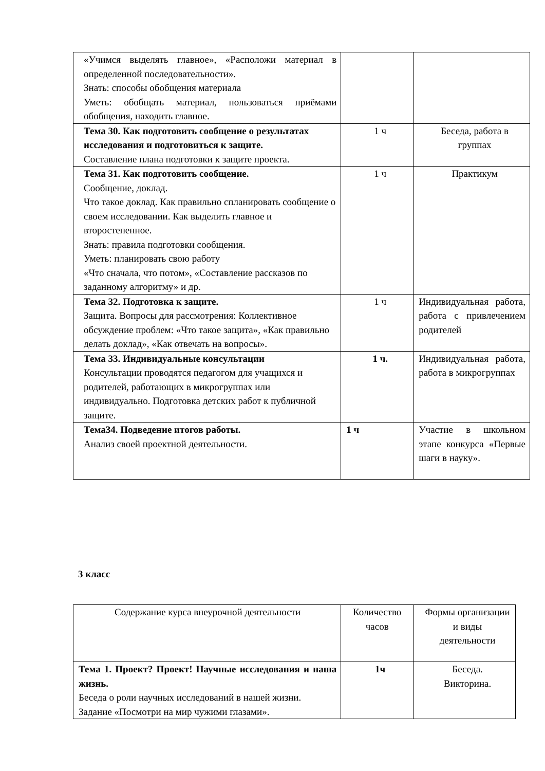| «Учимся выделять главное», «Расположи материал в определенной последовательности». Знать: способы обобщения материала Уметь: обобщать материал, пользоваться приёмами обобщения, находить главное. | | |
| Тема 30. Как подготовить сообщение о результатах исследования и подготовиться к защите. Составление плана подготовки к защите проекта. | 1 ч | Беседа, работа в группах |
| Тема 31. Как подготовить сообщение. Сообщение, доклад. Что такое доклад. Как правильно спланировать сообщение о своем исследовании. Как выделить главное и второстепенное. Знать: правила подготовки сообщения. Уметь: планировать свою работу «Что сначала, что потом», «Составление рассказов по заданному алгоритму» и др. | 1 ч | Практикум |
| Тема 32. Подготовка к защите. Защита. Вопросы для рассмотрения: Коллективное обсуждение проблем: «Что такое защита», «Как правильно делать доклад», «Как отвечать на вопросы». | 1 ч | Индивидуальная работа, работа с привлечением родителей |
| Тема 33. Индивидуальные консультации Консультации проводятся педагогом для учащихся и родителей, работающих в микрогруппах или индивидуально. Подготовка детских работ к публичной защите. | 1 ч. | Индивидуальная работа, работа в микрогруппах |
| Тема34. Подведение итогов работы. Анализ своей проектной деятельности. | 1 ч | Участие в школьном этапе конкурса «Первые шаги в науку». |
3 класс
| Содержание курса внеурочной деятельности | Количество часов | Формы организации и виды деятельности |
| Тема 1. Проект? Проект! Научные исследования и наша жизнь. Беседа о роли научных исследований в нашей жизни. Задание «Посмотри на мир чужими глазами». | 1ч | Беседа. Викторина. |